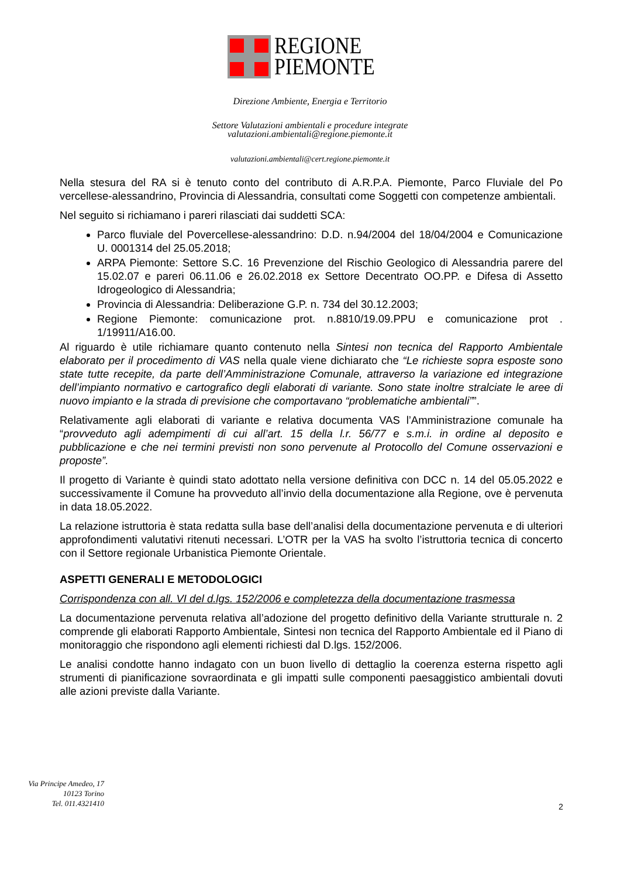REGIONE
PIEMONTE
Direzione Ambiente, Energia e Territorio
Settore Valutazioni ambientali e procedure integrate
valutazioni.ambientali@regione.piemonte.it
valutazioni.ambientali@cert.regione.piemonte.it
Nella stesura del RA si è tenuto conto del contributo di A.R.P.A. Piemonte, Parco Fluviale del Po vercellese-alessandrino, Provincia di Alessandria, consultati come Soggetti con competenze ambientali.
Nel seguito si richiamano i pareri rilasciati dai suddetti SCA:
Parco fluviale del Povercellese-alessandrino: D.D. n.94/2004 del 18/04/2004 e Comunicazione U. 0001314 del 25.05.2018;
ARPA Piemonte: Settore S.C. 16 Prevenzione del Rischio Geologico di Alessandria parere del 15.02.07 e pareri 06.11.06 e 26.02.2018 ex Settore Decentrato OO.PP. e Difesa di Assetto Idrogeologico di Alessandria;
Provincia di Alessandria: Deliberazione G.P. n. 734 del 30.12.2003;
Regione Piemonte: comunicazione prot. n.8810/19.09.PPU e comunicazione prot . 1/19911/A16.00.
Al riguardo è utile richiamare quanto contenuto nella Sintesi non tecnica del Rapporto Ambientale elaborato per il procedimento di VAS nella quale viene dichiarato che “Le richieste sopra esposte sono state tutte recepite, da parte dell’Amministrazione Comunale, attraverso la variazione ed integrazione dell’impianto normativo e cartografico degli elaborati di variante. Sono state inoltre stralciate le aree di nuovo impianto e la strada di previsione che comportavano “problematiche ambientali””.
Relativamente agli elaborati di variante e relativa documenta VAS l’Amministrazione comunale ha “provveduto agli adempimenti di cui all’art. 15 della l.r. 56/77 e s.m.i. in ordine al deposito e pubblicazione e che nei termini previsti non sono pervenute al Protocollo del Comune osservazioni e proposte”.
Il progetto di Variante è quindi stato adottato nella versione definitiva con DCC n. 14 del 05.05.2022 e successivamente il Comune ha provveduto all’invio della documentazione alla Regione, ove è pervenuta in data 18.05.2022.
La relazione istruttoria è stata redatta sulla base dell’analisi della documentazione pervenuta e di ulteriori approfondimenti valutativi ritenuti necessari. L’OTR per la VAS ha svolto l’istruttoria tecnica di concerto con il Settore regionale Urbanistica Piemonte Orientale.
ASPETTI GENERALI E METODOLOGICI
Corrispondenza con all. VI del d.lgs. 152/2006 e completezza della documentazione trasmessa
La documentazione pervenuta relativa all’adozione del progetto definitivo della Variante strutturale n. 2 comprende gli elaborati Rapporto Ambientale, Sintesi non tecnica del Rapporto Ambientale ed il Piano di monitoraggio che rispondono agli elementi richiesti dal D.lgs. 152/2006.
Le analisi condotte hanno indagato con un buon livello di dettaglio la coerenza esterna rispetto agli strumenti di pianificazione sovraordinata e gli impatti sulle componenti paesaggistico ambientali dovuti alle azioni previste dalla Variante.
Via Principe Amedeo, 17
10123 Torino
Tel. 011.4321410
2